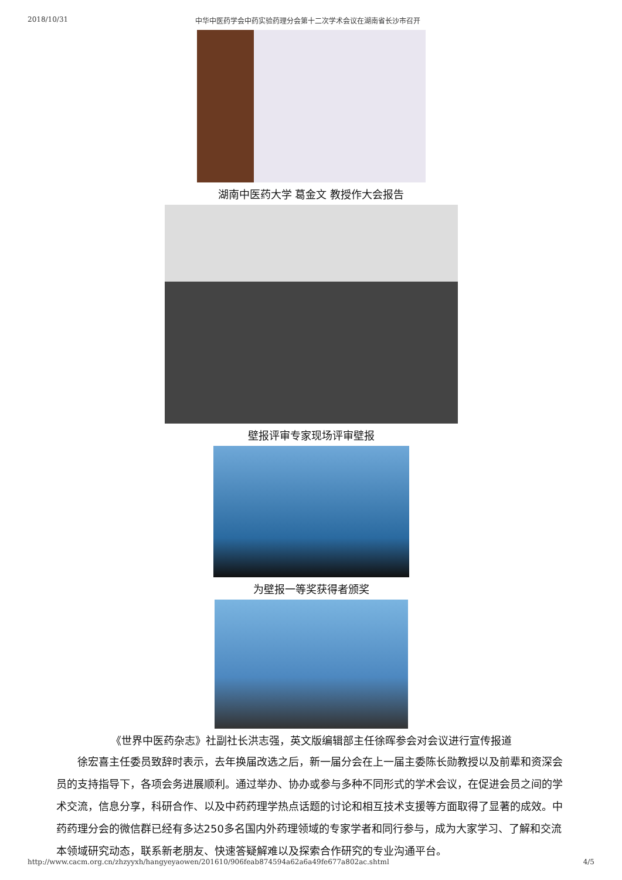2018/10/31 中华中医药学会中药实验药理分会第十二次学术会议在湖南省长沙市召开
湖南中医药大学 葛金文 教授作大会报告
壁报评审专家现场评审壁报
为壁报一等奖获得者颁奖
《世界中医药杂志》社副社长洪志强，英文版编辑部主任徐晖参会对会议进行宣传报道
徐宏喜主任委员致辞时表示，去年换届改选之后，新一届分会在上一届主委陈长勋教授以及前辈和资深会员的支持指导下，各项会务进展顺利。通过举办、协办或参与多种不同形式的学术会议，在促进会员之间的学术交流，信息分享，科研合作、以及中药药理学热点话题的讨论和相互技术支援等方面取得了显著的成效。中药药理分会的微信群已经有多达250多名国内外药理领域的专家学者和同行参与，成为大家学习、了解和交流本领域研究动态，联系新老朋友、快速答疑解难以及探索合作研究的专业沟通平台。
http://www.cacm.org.cn/zhzyyxh/hangyeyaowen/201610/906feab874594a62a6a49fe677a802ac.shtml 4/5